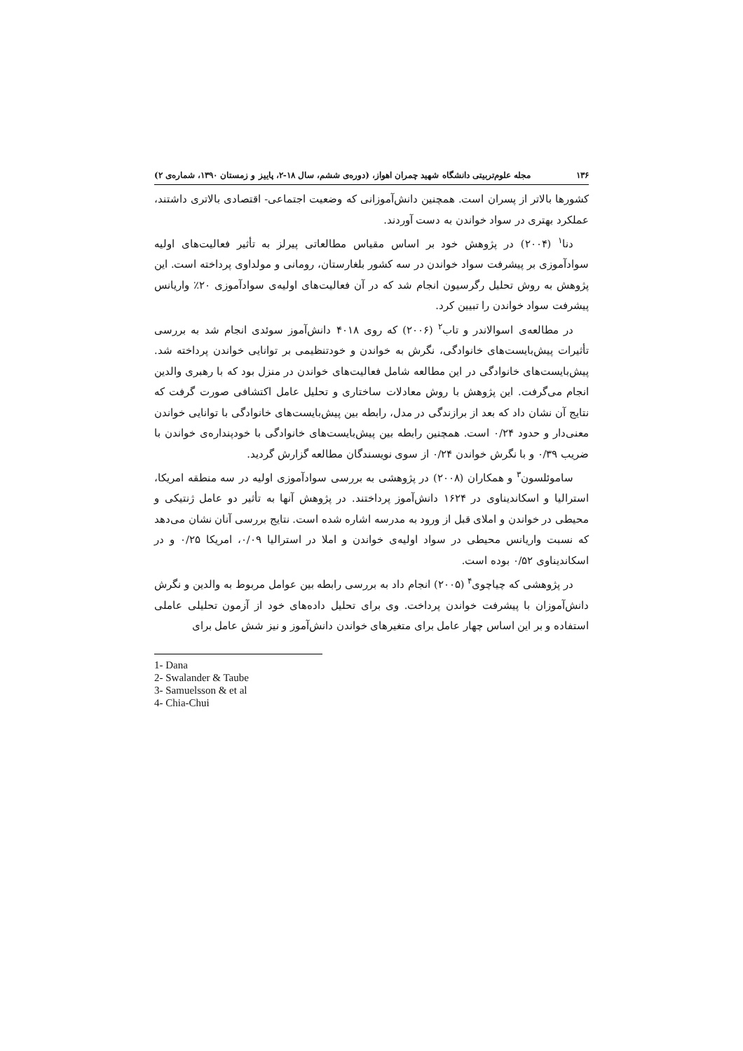۱۳۶ مجله علوم‌تربیتی دانشگاه شهید چمران اهواز، (دوره‌ی ششم، سال ۱۸-۲، پاییز و زمستان ۱۳۹۰، شماره‌ی ۲)
کشورها بالاتر از پسران است. همچنین دانش‌آموزانی که وضعیت اجتماعی- اقتصادی بالاتری داشتند، عملکرد بهتری در سواد خواندن به دست آوردند.
دنا<sup>۱</sup> (۲۰۰۴) در پژوهش خود بر اساس مقیاس مطالعاتی پیرلز به تأثیر فعالیت‌های اولیه سوادآموزی بر پیشرفت سواد خواندن در سه کشور بلغارستان، رومانی و مولداوی پرداخته است. این پژوهش به روش تحلیل رگرسیون انجام شد که در آن فعالیت‌های اولیه‌ی سوادآموزی ۲۰٪ واریانس پیشرفت سواد خواندن را تبیین کرد.
در مطالعه‌ی اسوالاندر و تاب<sup>۲</sup> (۲۰۰۶) که روی ۴۰۱۸ دانش‌آموز سوئدی انجام شد به بررسی تأثیرات پیش‌بایست‌های خانوادگی، نگرش به خواندن و خودتنظیمی بر توانایی خواندن پرداخته شد. پیش‌بایست‌های خانوادگی در این مطالعه شامل فعالیت‌های خواندن در منزل بود که با رهبری والدین انجام می‌گرفت. این پژوهش با روش معادلات ساختاری و تحلیل عامل اکتشافی صورت گرفت که نتایج آن نشان داد که بعد از برازندگی در مدل، رابطه بین پیش‌بایست‌های خانوادگی با توانایی خواندن معنی‌دار و حدود ۰/۲۴ است. همچنین رابطه بین پیش‌بایست‌های خانوادگی با خودپنداره‌ی خواندن با ضریب ۰/۳۹ و با نگرش خواندن ۰/۲۴ از سوی نویسندگان مطالعه گزارش گردید.
ساموئلسون<sup>۳</sup> و همکاران (۲۰۰۸) در پژوهشی به بررسی سوادآموزی اولیه در سه منطقه امریکا، استرالیا و اسکاندیناوی در ۱۶۲۴ دانش‌آموز پرداختند. در پژوهش آنها به تأثیر دو عامل ژنتیکی و محیطی در خواندن و املای قبل از ورود به مدرسه اشاره شده است. نتایج بررسی آنان نشان می‌دهد که نسبت واریانس محیطی در سواد اولیه‌ی خواندن و املا در استرالیا ۰/۰۹، امریکا ۰/۲۵ و در اسکاندیناوی ۰/۵۲ بوده است.
در پژوهشی که چیاچوی<sup>۴</sup> (۲۰۰۵) انجام داد به بررسی رابطه بین عوامل مربوط به والدین و نگرش دانش‌آموزان با پیشرفت خواندن پرداخت. وی برای تحلیل داده‌های خود از آزمون تحلیلی عاملی استفاده و بر این اساس چهار عامل برای متغیرهای خواندن دانش‌آموز و نیز شش عامل برای
1- Dana
2- Swalander & Taube
3- Samuelsson & et al
4- Chia-Chui